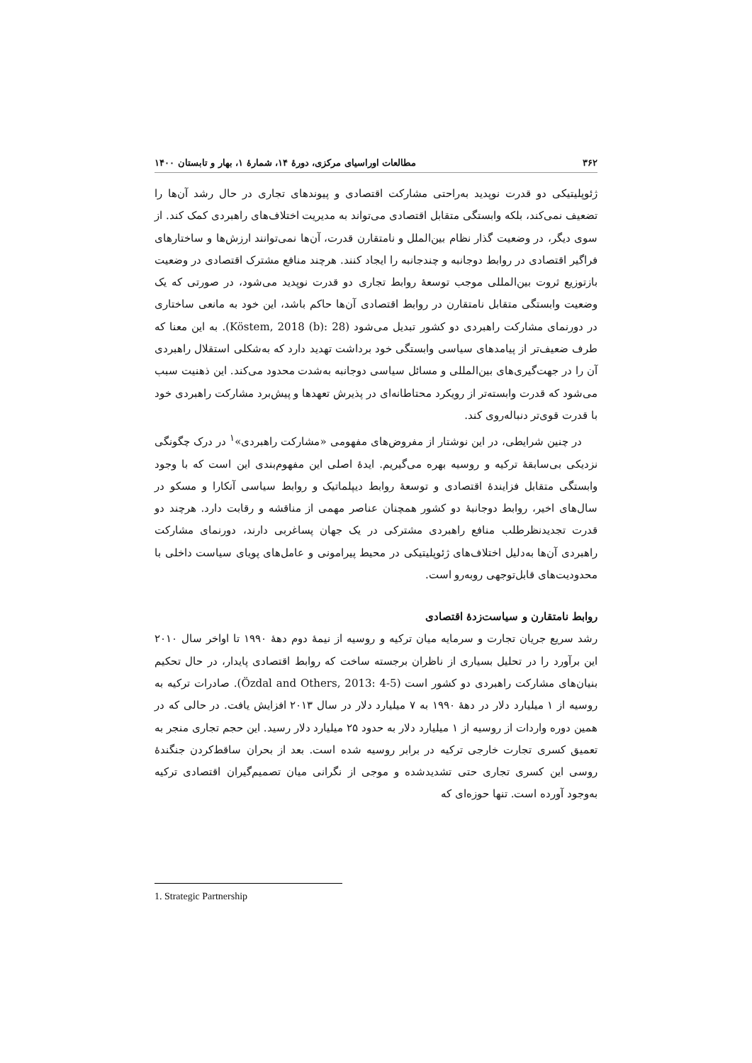۳۶۲ مطالعات اوراسیای مرکزی، دورهٔ ۱۴، شمارهٔ ۱، بهار و تابستان ۱۴۰۰
ژئوپلیتیکی دو قدرت نوپدید به‌راحتی مشارکت اقتصادی و پیوندهای تجاری در حال رشد آن‌ها را تضعیف نمی‌کند، بلکه وابستگی متقابل اقتصادی می‌تواند به مدیریت اختلاف‌های راهبردی کمک کند. از سوی دیگر، در وضعیت گذار نظام بین‌الملل و نامتقارن قدرت، آن‌ها نمی‌توانند ارزش‌ها و ساختارهای فراگیر اقتصادی در روابط دوجانبه و چندجانبه را ایجاد کنند. هرچند منافع مشترک اقتصادی در وضعیت بازتوزیع ثروت بین‌المللی موجب توسعهٔ روابط تجاری دو قدرت نوپدید می‌شود، در صورتی که یک وضعیت وابستگی متقابل نامتقارن در روابط اقتصادی آن‌ها حاکم باشد، این خود به مانعی ساختاری در دورنمای مشارکت راهبردی دو کشور تبدیل می‌شود (Köstem, 2018 (b): 28). به این معنا که طرف ضعیف‌تر از پیامدهای سیاسی وابستگی خود برداشت تهدید دارد که به‌شکلی استقلال راهبردی آن را در جهت‌گیری‌های بین‌المللی و مسائل سیاسی دوجانبه به‌شدت محدود می‌کند. این ذهنیت سبب می‌شود که قدرت وابسته‌تر از رویکرد محتاطانه‌ای در پذیرش تعهدها و پیش‌برد مشارکت راهبردی خود با قدرت قوی‌تر دنباله‌روی کند.
در چنین شرایطی، در این نوشتار از مفروض‌های مفهومی «مشارکت راهبردی»<sup>۱</sup> در درک چگونگی نزدیکی بی‌سابقهٔ ترکیه و روسیه بهره می‌گیریم. ایدهٔ اصلی این مفهوم‌بندی این است که با وجود وابستگی متقابل فزایندهٔ اقتصادی و توسعهٔ روابط دیپلماتیک و روابط سیاسی آنکارا و مسکو در سال‌های اخیر، روابط دوجانبهٔ دو کشور همچنان عناصر مهمی از مناقشه و رقابت دارد. هرچند دو قدرت تجدیدنظرطلب منافع راهبردی مشترکی در یک جهان پساغربی دارند، دورنمای مشارکت راهبردی آن‌ها به‌دلیل اختلاف‌های ژئوپلیتیکی در محیط پیرامونی و عامل‌های پویای سیاست داخلی با محدودیت‌های قابل‌توجهی روبه‌رو است.
روابط نامتقارن و سیاست‌زدهٔ اقتصادی
رشد سریع جریان تجارت و سرمایه میان ترکیه و روسیه از نیمهٔ دوم دههٔ ۱۹۹۰ تا اواخر سال ۲۰۱۰ این برآورد را در تحلیل بسیاری از ناظران برجسته ساخت که روابط اقتصادی پایدار، در حال تحکیم بنیان‌های مشارکت راهبردی دو کشور است (Özdal and Others, 2013: 4-5). صادرات ترکیه به روسیه از ۱ میلیارد دلار در دههٔ ۱۹۹۰ به ۷ میلیارد دلار در سال ۲۰۱۳ افزایش یافت. در حالی که در همین دوره واردات از روسیه از ۱ میلیارد دلار به حدود ۲۵ میلیارد دلار رسید. این حجم تجاری منجر به تعمیق کسری تجارت خارجی ترکیه در برابر روسیه شده است. بعد از بحران ساقط‌کردن جنگندهٔ روسی این کسری تجاری حتی تشدیدشده و موجی از نگرانی میان تصمیم‌گیران اقتصادی ترکیه به‌وجود آورده است. تنها حوزه‌ای که
1. Strategic Partnership